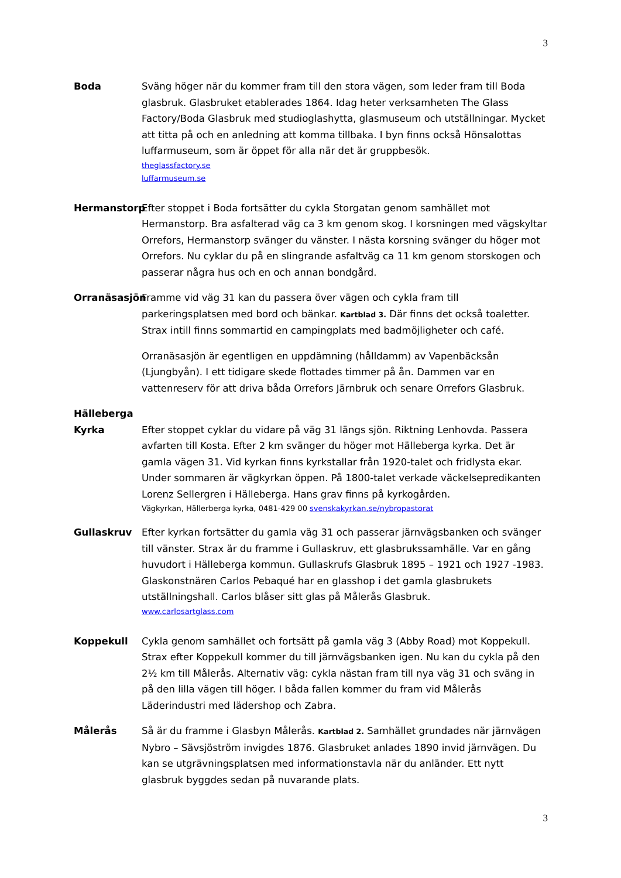3
Boda Sväng höger när du kommer fram till den stora vägen, som leder fram till Boda glasbruk. Glasbruket etablerades 1864. Idag heter verksamheten The Glass Factory/Boda Glasbruk med studioglashytta, glasmuseum och utställningar. Mycket att titta på och en anledning att komma tillbaka. I byn finns också Hönsalottas luffarmuseum, som är öppet för alla när det är gruppbesök.
theglassfactory.se
luffarmuseum.se
Hermanstorp Efter stoppet i Boda fortsätter du cykla Storgatan genom samhället mot Hermanstorp. Bra asfalterad väg ca 3 km genom skog. I korsningen med vägskyltar Orrefors, Hermanstorp svänger du vänster. I nästa korsning svänger du höger mot Orrefors. Nu cyklar du på en slingrande asfaltväg ca 11 km genom storskogen och passerar några hus och en och annan bondgård.
Orranäsasjön
Framme vid väg 31 kan du passera över vägen och cykla fram till parkeringsplatsen med bord och bänkar. Kartblad 3. Där finns det också toaletter. Strax intill finns sommartid en campingplats med badmöjligheter och café.
Orranäsasjön är egentligen en uppdämning (hålldamm) av Vapenbäcksån (Ljungbyån). I ett tidigare skede flottades timmer på ån. Dammen var en vattenreserv för att driva båda Orrefors Järnbruk och senare Orrefors Glasbruk.
Hälleberga
Kyrka
Efter stoppet cyklar du vidare på väg 31 längs sjön. Riktning Lenhovda. Passera avfarten till Kosta. Efter 2 km svänger du höger mot Hälleberga kyrka. Det är gamla vägen 31. Vid kyrkan finns kyrkstallar från 1920-talet och fridlysta ekar. Under sommaren är vägkyrkan öppen. På 1800-talet verkade väckelsepredikanten Lorenz Sellergren i Hälleberga. Hans grav finns på kyrkogården.
Vägkyrkan, Hällerberga kyrka, 0481-429 00 svenskakyrkan.se/nybropastorat
Gullaskruv Efter kyrkan fortsätter du gamla väg 31 och passerar järnvägsbanken och svänger till vänster. Strax är du framme i Gullaskruv, ett glasbrukssamhälle. Var en gång huvudort i Hälleberga kommun. Gullaskrufs Glasbruk 1895 – 1921 och 1927 -1983. Glaskonstnären Carlos Pebaqué har en glasshop i det gamla glasbrukets utställningshall. Carlos blåser sitt glas på Målerås Glasbruk.
www.carlosartglass.com
Koppekull Cykla genom samhället och fortsätt på gamla väg 3 (Abby Road) mot Koppekull. Strax efter Koppekull kommer du till järnvägsbanken igen. Nu kan du cykla på den 2½ km till Målerås. Alternativ väg: cykla nästan fram till nya väg 31 och sväng in på den lilla vägen till höger. I båda fallen kommer du fram vid Målerås Läderindustri med lädershop och Zabra.
Målerås Så är du framme i Glasbyn Målerås. Kartblad 2. Samhället grundades när järnvägen Nybro – Sävsjöström invigdes 1876. Glasbruket anlades 1890 invid järnvägen. Du kan se utgrävningsplatsen med informationstavla när du anländer. Ett nytt glasbruk byggdes sedan på nuvarande plats.
3